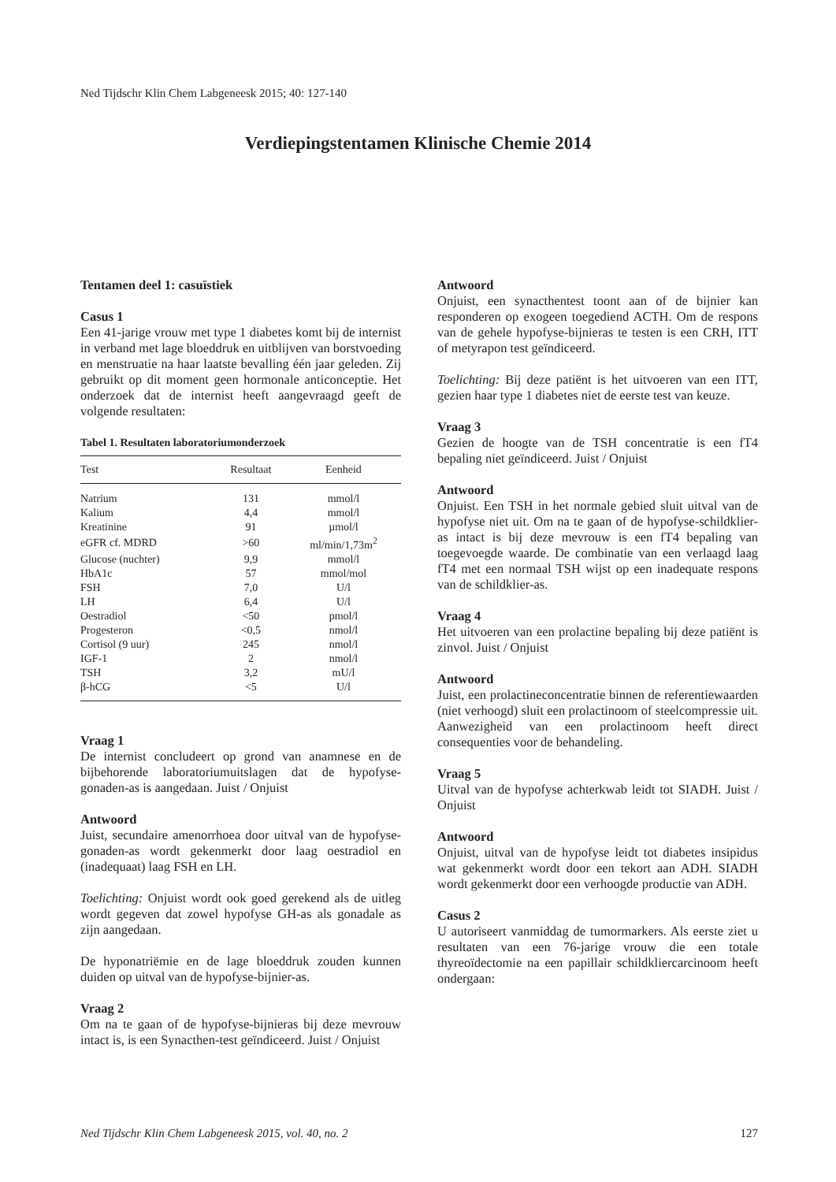Ned Tijdschr Klin Chem Labgeneesk 2015; 40: 127-140
Verdiepingstentamen Klinische Chemie 2014
Tentamen deel 1: casuïstiek
Casus 1
Een 41-jarige vrouw met type 1 diabetes komt bij de internist in verband met lage bloeddruk en uitblijven van borstvoeding en menstruatie na haar laatste bevalling één jaar geleden. Zij gebruikt op dit moment geen hormonale anticonceptie. Het onderzoek dat de internist heeft aangevraagd geeft de volgende resultaten:
Tabel 1. Resultaten laboratoriumonderzoek
| Test | Resultaat | Eenheid |
| --- | --- | --- |
| Natrium | 131 | mmol/l |
| Kalium | 4,4 | mmol/l |
| Kreatinine | 91 | µmol/l |
| eGFR cf. MDRD | >60 | ml/min/1,73m<sup>2</sup> |
| Glucose (nuchter) | 9,9 | mmol/l |
| HbA1c | 57 | mmol/mol |
| FSH | 7,0 | U/l |
| LH | 6,4 | U/l |
| Oestradiol | <50 | pmol/l |
| Progesteron | <0,5 | nmol/l |
| Cortisol (9 uur) | 245 | nmol/l |
| IGF-1 | 2 | nmol/l |
| TSH | 3,2 | mU/l |
| β-hCG | <5 | U/l |
Vraag 1
De internist concludeert op grond van anamnese en de bijbehorende laboratoriumuitslagen dat de hypofyse-gonaden-as is aangedaan. Juist / Onjuist
Antwoord
Juist, secundaire amenorrhoea door uitval van de hypofyse-gonaden-as wordt gekenmerkt door laag oestradiol en (inadequaat) laag FSH en LH.
Toelichting: Onjuist wordt ook goed gerekend als de uitleg wordt gegeven dat zowel hypofyse GH-as als gonadale as zijn aangedaan.
De hyponatriëmie en de lage bloeddruk zouden kunnen duiden op uitval van de hypofyse-bijnier-as.
Vraag 2
Om na te gaan of de hypofyse-bijnieras bij deze mevrouw intact is, is een Synacthen-test geïndiceerd. Juist / Onjuist
Antwoord
Onjuist, een synacthentest toont aan of de bijnier kan responderen op exogeen toegediend ACTH. Om de respons van de gehele hypofyse-bijnieras te testen is een CRH, ITT of metyrapon test geïndiceerd.
Toelichting: Bij deze patiënt is het uitvoeren van een ITT, gezien haar type 1 diabetes niet de eerste test van keuze.
Vraag 3
Gezien de hoogte van de TSH concentratie is een fT4 bepaling niet geïndiceerd. Juist / Onjuist
Antwoord
Onjuist. Een TSH in het normale gebied sluit uitval van de hypofyse niet uit. Om na te gaan of de hypofyse-schildklier-as intact is bij deze mevrouw is een fT4 bepaling van toegevoegde waarde. De combinatie van een verlaagd laag fT4 met een normaal TSH wijst op een inadequate respons van de schildklier-as.
Vraag 4
Het uitvoeren van een prolactine bepaling bij deze patiënt is zinvol. Juist / Onjuist
Antwoord
Juist, een prolactineconcentratie binnen de referentiewaarden (niet verhoogd) sluit een prolactinoom of steelcompressie uit. Aanwezigheid van een prolactinoom heeft direct consequenties voor de behandeling.
Vraag 5
Uitval van de hypofyse achterkwab leidt tot SIADH. Juist / Onjuist
Antwoord
Onjuist, uitval van de hypofyse leidt tot diabetes insipidus wat gekenmerkt wordt door een tekort aan ADH. SIADH wordt gekenmerkt door een verhoogde productie van ADH.
Casus 2
U autoriseert vanmiddag de tumormarkers. Als eerste ziet u resultaten van een 76-jarige vrouw die een totale thyreoïdectomie na een papillair schildkliercarcinoom heeft ondergaan:
Ned Tijdschr Klin Chem Labgeneesk 2015, vol. 40, no. 2 127